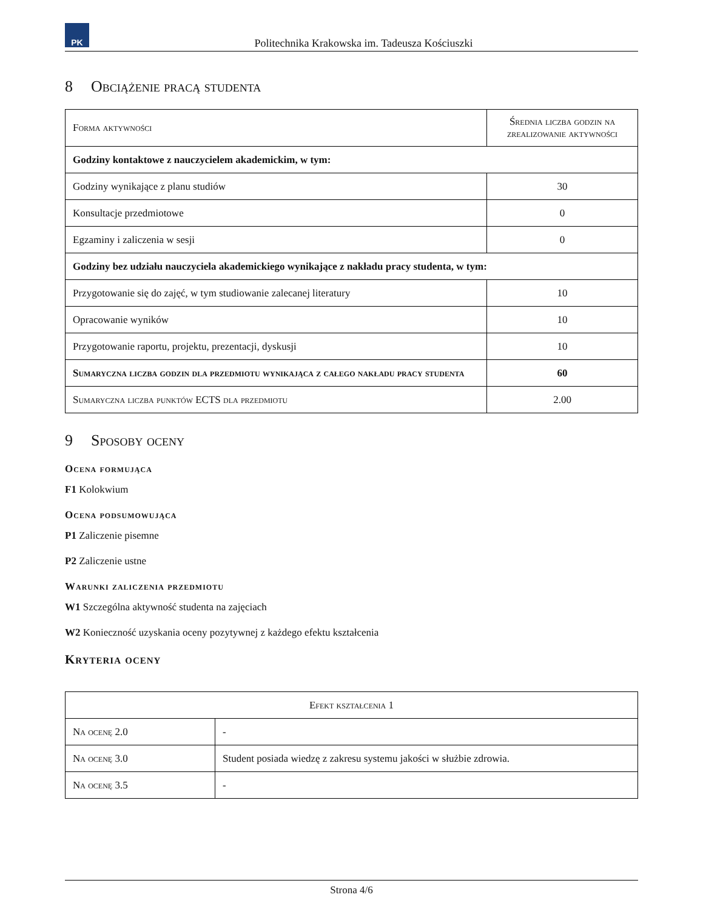PK
Politechnika Krakowska im. Tadeusza Kościuszki
8 Obciążenie pracą studenta
| Forma aktywności | Średnia liczba godzin na zrealizowanie aktywności |
| Godziny kontaktowe z nauczycielem akademickim, w tym: | |
| Godziny wynikające z planu studiów | 30 |
| Konsultacje przedmiotowe | 0 |
| Egzaminy i zaliczenia w sesji | 0 |
| Godziny bez udziału nauczyciela akademickiego wynikające z nakładu pracy studenta, w tym: | |
| Przygotowanie się do zajęć, w tym studiowanie zalecanej literatury | 10 |
| Opracowanie wyników | 10 |
| Przygotowanie raportu, projektu, prezentacji, dyskusji | 10 |
| Sumaryczna liczba godzin dla przedmiotu wynikająca z całego nakładu pracy studenta | 60 |
| Sumaryczna liczba punktów ECTS dla przedmiotu | 2.00 |
9 Sposoby oceny
Ocena formująca
F1 Kolokwium
Ocena podsumowująca
P1 Zaliczenie pisemne
P2 Zaliczenie ustne
Warunki zaliczenia przedmiotu
W1 Szczególna aktywność studenta na zajęciach
W2 Konieczność uzyskania oceny pozytywnej z każdego efektu kształcenia
Kryteria oceny
| Efekt kształcenia 1 | |
| Na ocenę 2.0 | - |
| Na ocenę 3.0 | Student posiada wiedzę z zakresu systemu jakości w służbie zdrowia. |
| Na ocenę 3.5 | - |
Strona 4/6